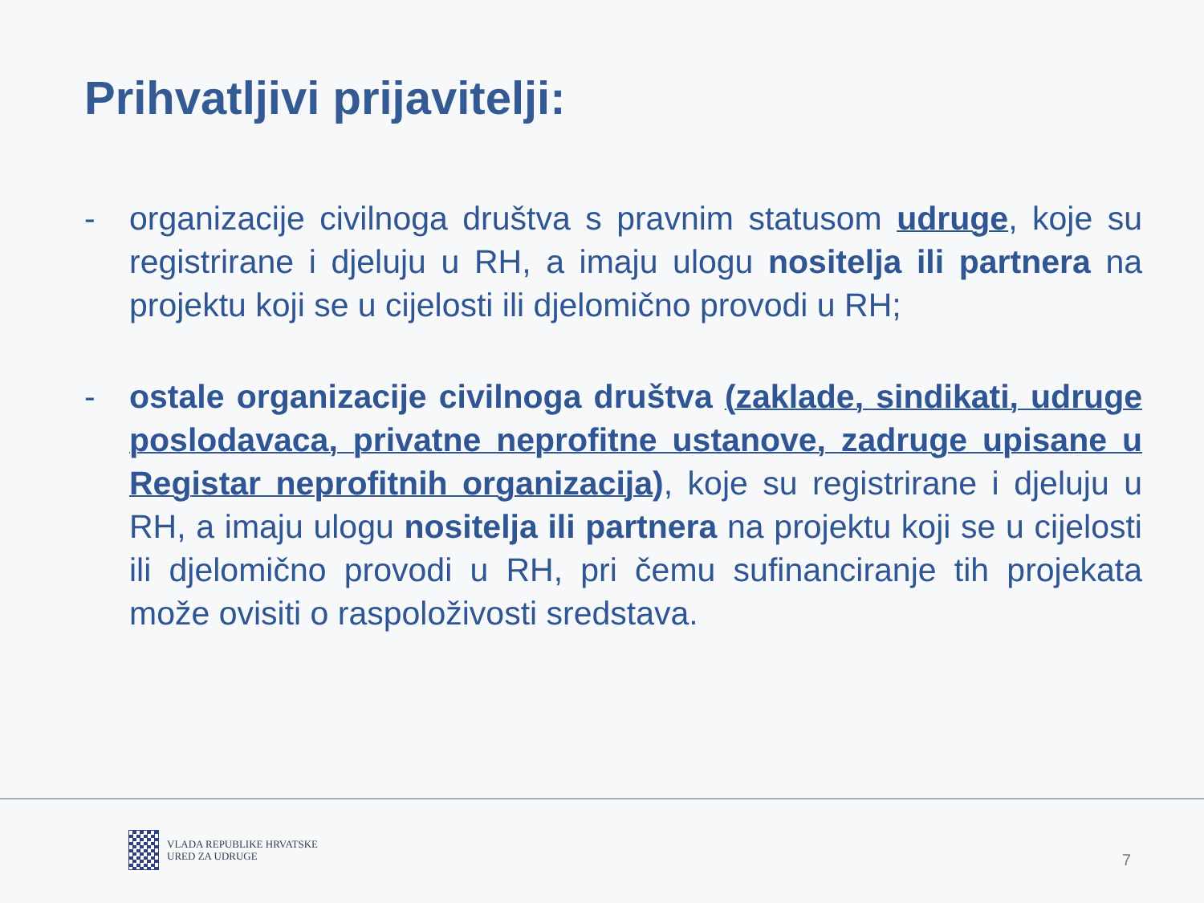Prihvatljivi prijavitelji:
- organizacije civilnoga društva s pravnim statusom udruge, koje su registrirane i djeluju u RH, a imaju ulogu nositelja ili partnera na projektu koji se u cijelosti ili djelomično provodi u RH;
- ostale organizacije civilnoga društva (zaklade, sindikati, udruge poslodavaca, privatne neprofitne ustanove, zadruge upisane u Registar neprofitnih organizacija), koje su registrirane i djeluju u RH, a imaju ulogu nositelja ili partnera na projektu koji se u cijelosti ili djelomično provodi u RH, pri čemu sufinanciranje tih projekata može ovisiti o raspoloživosti sredstava.
VLADA REPUBLIKE HRVATSKE
URED ZA UDRUGE
7